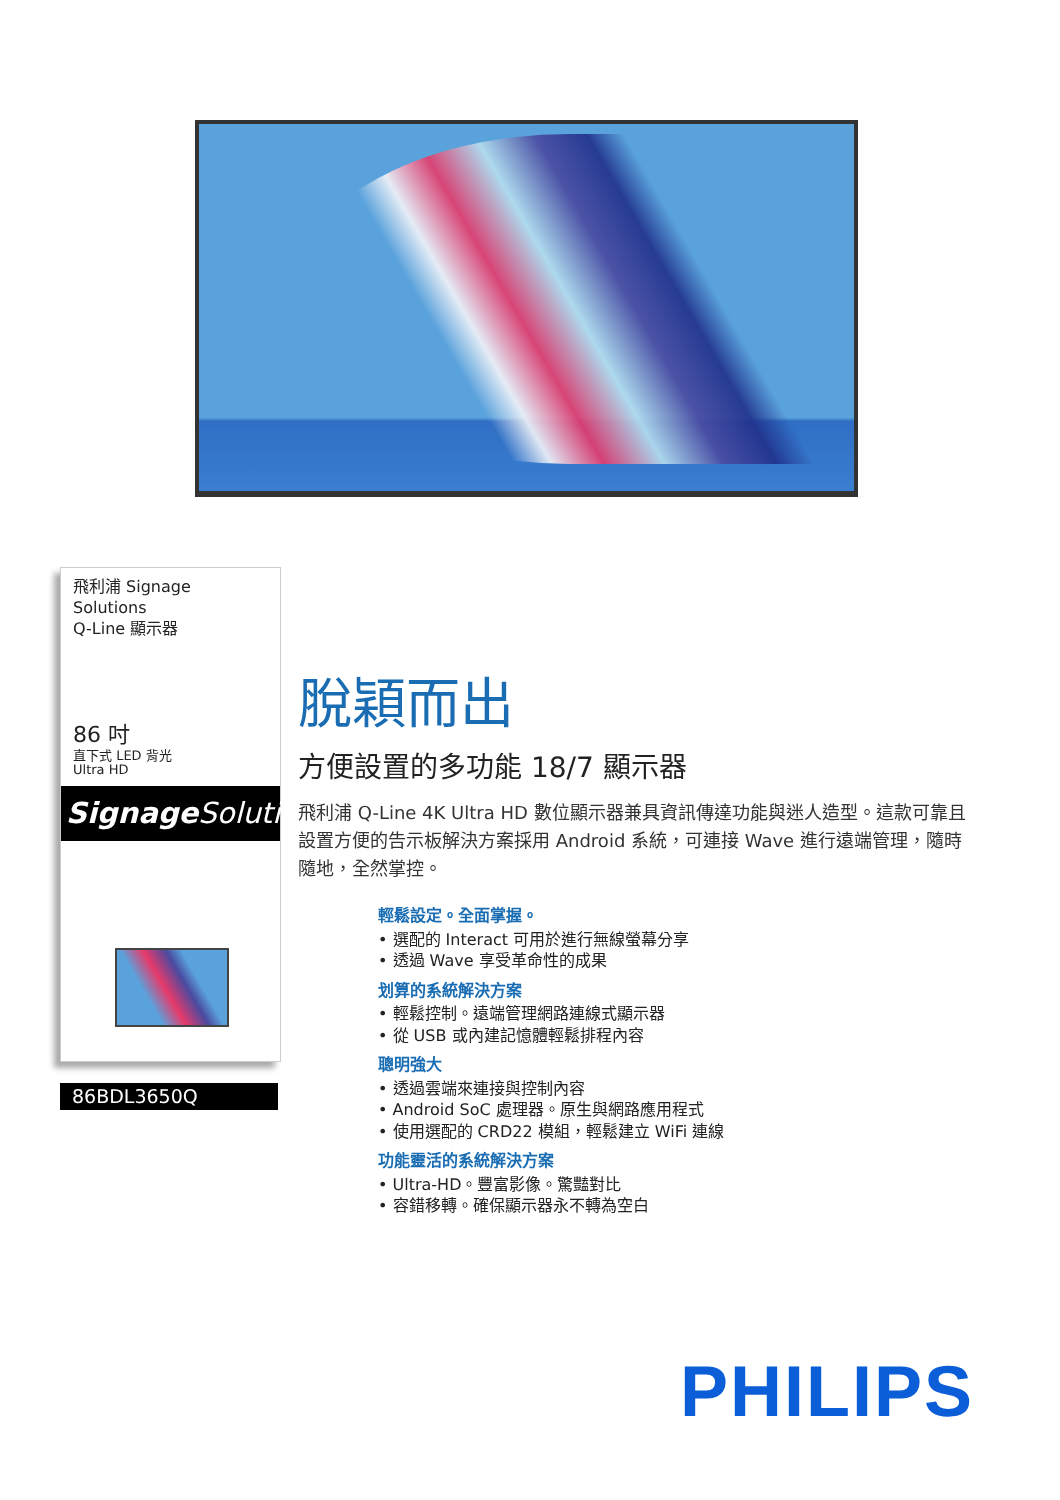飛利浦 Signage Solutions
Q-Line 顯示器
86 吋
直下式 LED 背光
Ultra HD
Signage Solutions
86BDL3650Q
脫穎而出
方便設置的多功能 18/7 顯示器
飛利浦 Q-Line 4K Ultra HD 數位顯示器兼具資訊傳達功能與迷人造型。這款可靠且設置方便的告示板解決方案採用 Android 系統，可連接 Wave 進行遠端管理，隨時隨地，全然掌控。
輕鬆設定。全面掌握。
• 選配的 Interact 可用於進行無線螢幕分享
• 透過 Wave 享受革命性的成果
划算的系統解決方案
• 輕鬆控制。遠端管理網路連線式顯示器
• 從 USB 或內建記憶體輕鬆排程內容
聰明強大
• 透過雲端來連接與控制內容
• Android SoC 處理器。原生與網路應用程式
• 使用選配的 CRD22 模組，輕鬆建立 WiFi 連線
功能靈活的系統解決方案
• Ultra-HD。豐富影像。驚豔對比
• 容錯移轉。確保顯示器永不轉為空白
PHILIPS